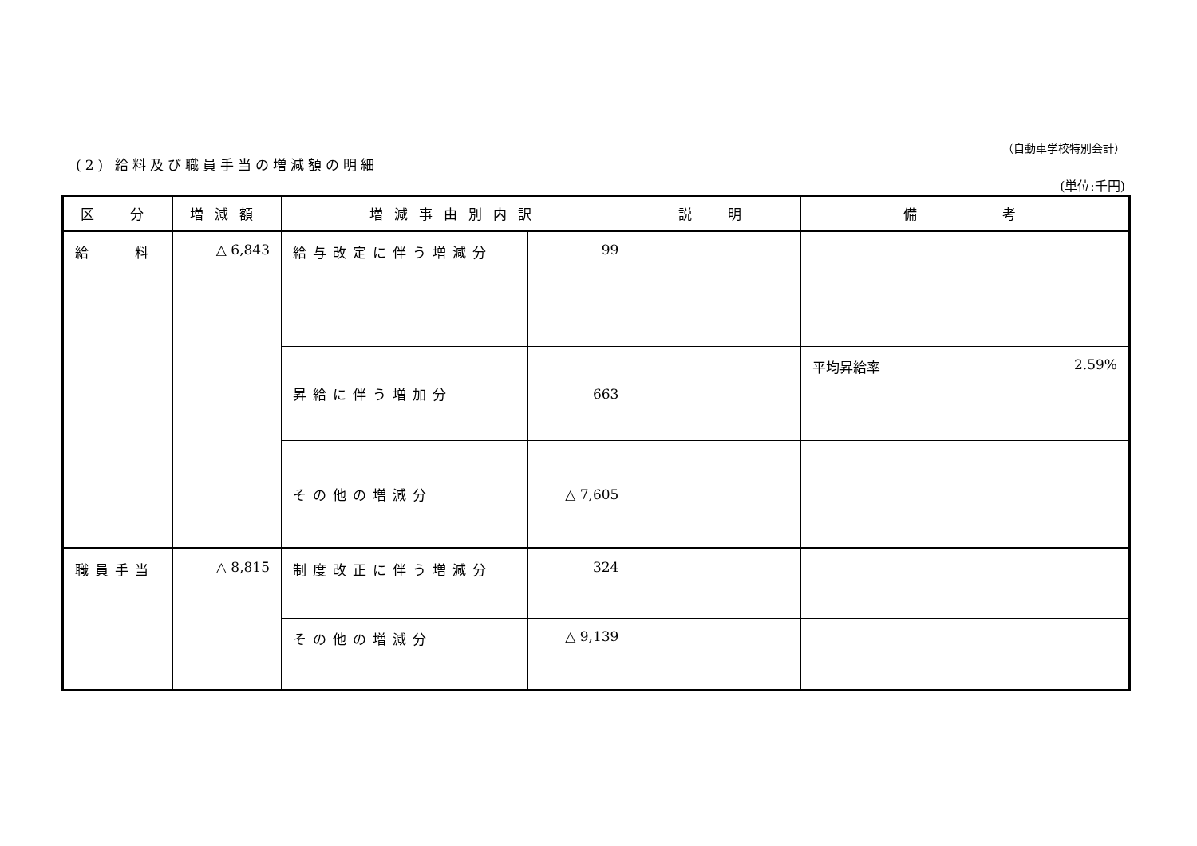（自動車学校特別会計）
(2) 給料及び職員手当の増減額の明細
(単位:千円)
| 区 分 | 増減額 | 増減事由別内訳 | | 説 明 | 備 考 |
| --- | --- | --- | --- | --- | --- |
| 給 料 | △ 6,843 | 給与改定に伴う増減分 | 99 | | |
| | | 昇給に伴う増加分 | 663 | | 平均昇給率 2.59% |
| | | その他の増減分 | △ 7,605 | | |
| 職員手当 | △ 8,815 | 制度改正に伴う増減分 | 324 | | |
| | | その他の増減分 | △ 9,139 | | |